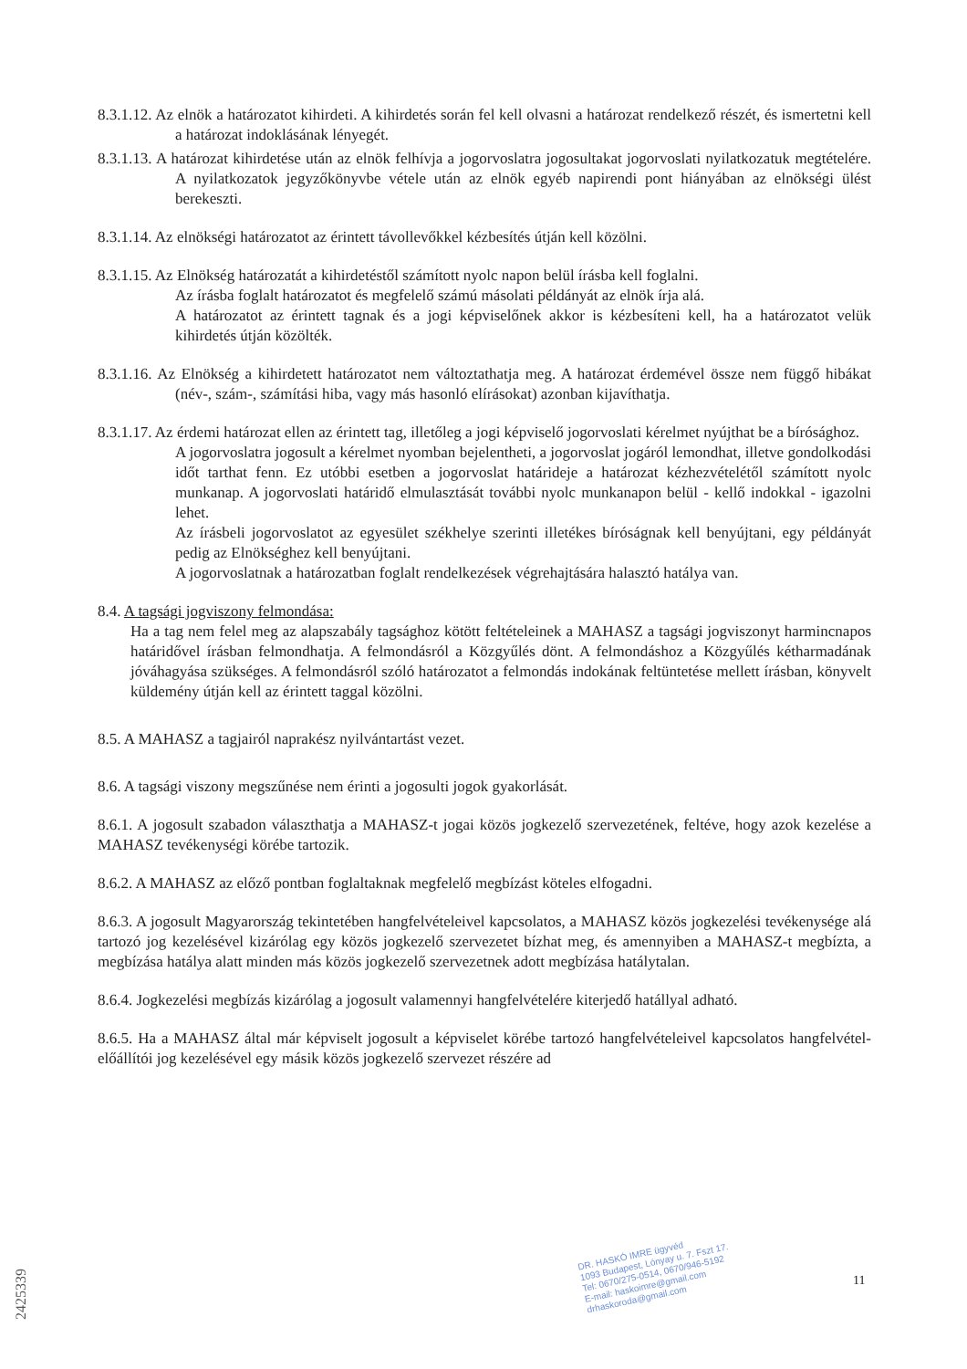8.3.1.12. Az elnök a határozatot kihirdeti. A kihirdetés során fel kell olvasni a határozat rendelkező részét, és ismertetni kell a határozat indoklásának lényegét.
8.3.1.13. A határozat kihirdetése után az elnök felhívja a jogorvoslatra jogosultakat jogorvoslati nyilatkozatuk megtételére. A nyilatkozatok jegyzőkönyvbe vétele után az elnök egyéb napirendi pont hiányában az elnökségi ülést berekeszti.
8.3.1.14. Az elnökségi határozatot az érintett távollevőkkel kézbesítés útján kell közölni.
8.3.1.15. Az Elnökség határozatát a kihirdetéstől számított nyolc napon belül írásba kell foglalni.
Az írásba foglalt határozatot és megfelelő számú másolati példányát az elnök írja alá.
A határozatot az érintett tagnak és a jogi képviselőnek akkor is kézbesíteni kell, ha a határozatot velük kihirdetés útján közölték.
8.3.1.16. Az Elnökség a kihirdetett határozatot nem változtathatja meg. A határozat érdemével össze nem függő hibákat (név-, szám-, számítási hiba, vagy más hasonló elírásokat) azonban kijavíthatja.
8.3.1.17. Az érdemi határozat ellen az érintett tag, illetőleg a jogi képviselő jogorvoslati kérelmet nyújthat be a bírósághoz.
A jogorvoslatra jogosult a kérelmet nyomban bejelentheti, a jogorvoslat jogáról lemondhat, illetve gondolkodási időt tarthat fenn. Ez utóbbi esetben a jogorvoslat határideje a határozat kézhezvételétől számított nyolc munkanap. A jogorvoslati határidő elmulasztását további nyolc munkanapon belül - kellő indokkal - igazolni lehet.
Az írásbeli jogorvoslatot az egyesület székhelye szerinti illetékes bíróságnak kell benyújtani, egy példányát pedig az Elnökséghez kell benyújtani.
A jogorvoslatnak a határozatban foglalt rendelkezések végrehajtására halasztó hatálya van.
8.4. A tagsági jogviszony felmondása:
Ha a tag nem felel meg az alapszabály tagsághoz kötött feltételeinek a MAHASZ a tagsági jogviszonyt harmincnapos határidővel írásban felmondhatja. A felmondásról a Közgyűlés dönt. A felmondáshoz a Közgyűlés kétharmadának jóváhagyása szükséges. A felmondásról szóló határozatot a felmondás indokának feltüntetése mellett írásban, könyvelt küldemény útján kell az érintett taggal közölni.
8.5. A MAHASZ a tagjairól naprakész nyilvántartást vezet.
8.6. A tagsági viszony megszűnése nem érinti a jogosulti jogok gyakorlását.
8.6.1. A jogosult szabadon választhatja a MAHASZ-t jogai közös jogkezelő szervezetének, feltéve, hogy azok kezelése a MAHASZ tevékenységi körébe tartozik.
8.6.2. A MAHASZ az előző pontban foglaltaknak megfelelő megbízást köteles elfogadni.
8.6.3. A jogosult Magyarország tekintetében hangfelvételeivel kapcsolatos, a MAHASZ közös jogkezelési tevékenysége alá tartozó jog kezelésével kizárólag egy közös jogkezelő szervezetet bízhat meg, és amennyiben a MAHASZ-t megbízta, a megbízása hatálya alatt minden más közös jogkezelő szervezetnek adott megbízása hatálytalan.
8.6.4. Jogkezelési megbízás kizárólag a jogosult valamennyi hangfelvételére kiterjedő hatállyal adható.
8.6.5. Ha a MAHASZ által már képviselt jogosult a képviselet körébe tartozó hangfelvételeivel kapcsolatos hangfelvétel-előállítói jog kezelésével egy másik közös jogkezelő szervezet részére ad
DR. HASKÓ IMRE ügyvéd
1093 Budapest, Lónyay u. 7. Fszt 17.
Tel: 0670/275-0514, 0670/946-5192
E-mail: haskoimre@gmail.com
drhaskoroda@gmail.com
11
2425339